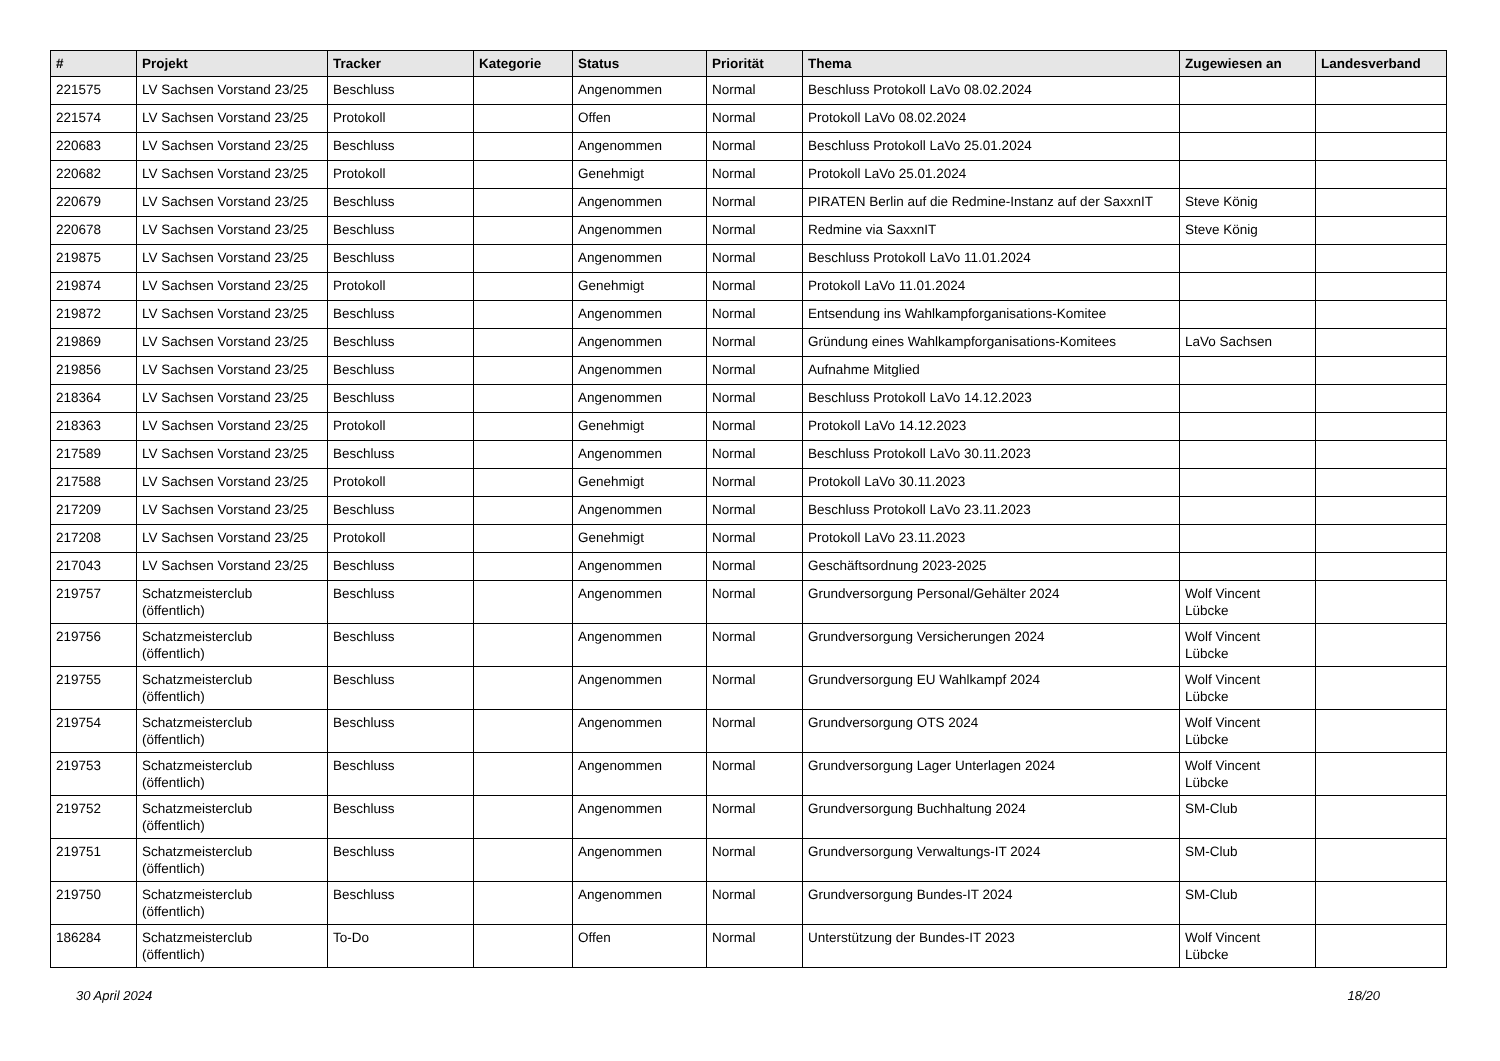| # | Projekt | Tracker | Kategorie | Status | Priorität | Thema | Zugewiesen an | Landesverband |
| --- | --- | --- | --- | --- | --- | --- | --- | --- |
| 221575 | LV Sachsen Vorstand 23/25 | Beschluss | | Angenommen | Normal | Beschluss Protokoll LaVo 08.02.2024 | | |
| 221574 | LV Sachsen Vorstand 23/25 | Protokoll | | Offen | Normal | Protokoll LaVo 08.02.2024 | | |
| 220683 | LV Sachsen Vorstand 23/25 | Beschluss | | Angenommen | Normal | Beschluss Protokoll LaVo 25.01.2024 | | |
| 220682 | LV Sachsen Vorstand 23/25 | Protokoll | | Genehmigt | Normal | Protokoll LaVo 25.01.2024 | | |
| 220679 | LV Sachsen Vorstand 23/25 | Beschluss | | Angenommen | Normal | PIRATEN Berlin auf die Redmine-Instanz auf der SaxxnIT | Steve König | |
| 220678 | LV Sachsen Vorstand 23/25 | Beschluss | | Angenommen | Normal | Redmine via SaxxnIT | Steve König | |
| 219875 | LV Sachsen Vorstand 23/25 | Beschluss | | Angenommen | Normal | Beschluss Protokoll LaVo 11.01.2024 | | |
| 219874 | LV Sachsen Vorstand 23/25 | Protokoll | | Genehmigt | Normal | Protokoll LaVo 11.01.2024 | | |
| 219872 | LV Sachsen Vorstand 23/25 | Beschluss | | Angenommen | Normal | Entsendung ins Wahlkampforganisations-Komitee | | |
| 219869 | LV Sachsen Vorstand 23/25 | Beschluss | | Angenommen | Normal | Gründung eines Wahlkampforganisations-Komitees | LaVo Sachsen | |
| 219856 | LV Sachsen Vorstand 23/25 | Beschluss | | Angenommen | Normal | Aufnahme Mitglied | | |
| 218364 | LV Sachsen Vorstand 23/25 | Beschluss | | Angenommen | Normal | Beschluss Protokoll LaVo 14.12.2023 | | |
| 218363 | LV Sachsen Vorstand 23/25 | Protokoll | | Genehmigt | Normal | Protokoll LaVo 14.12.2023 | | |
| 217589 | LV Sachsen Vorstand 23/25 | Beschluss | | Angenommen | Normal | Beschluss Protokoll LaVo 30.11.2023 | | |
| 217588 | LV Sachsen Vorstand 23/25 | Protokoll | | Genehmigt | Normal | Protokoll LaVo 30.11.2023 | | |
| 217209 | LV Sachsen Vorstand 23/25 | Beschluss | | Angenommen | Normal | Beschluss Protokoll LaVo 23.11.2023 | | |
| 217208 | LV Sachsen Vorstand 23/25 | Protokoll | | Genehmigt | Normal | Protokoll LaVo 23.11.2023 | | |
| 217043 | LV Sachsen Vorstand 23/25 | Beschluss | | Angenommen | Normal | Geschäftsordnung 2023-2025 | | |
| 219757 | Schatzmeisterclub (öffentlich) | Beschluss | | Angenommen | Normal | Grundversorgung Personal/Gehälter 2024 | Wolf Vincent Lübcke | |
| 219756 | Schatzmeisterclub (öffentlich) | Beschluss | | Angenommen | Normal | Grundversorgung Versicherungen 2024 | Wolf Vincent Lübcke | |
| 219755 | Schatzmeisterclub (öffentlich) | Beschluss | | Angenommen | Normal | Grundversorgung EU Wahlkampf 2024 | Wolf Vincent Lübcke | |
| 219754 | Schatzmeisterclub (öffentlich) | Beschluss | | Angenommen | Normal | Grundversorgung OTS 2024 | Wolf Vincent Lübcke | |
| 219753 | Schatzmeisterclub (öffentlich) | Beschluss | | Angenommen | Normal | Grundversorgung Lager Unterlagen 2024 | Wolf Vincent Lübcke | |
| 219752 | Schatzmeisterclub (öffentlich) | Beschluss | | Angenommen | Normal | Grundversorgung Buchhaltung 2024 | SM-Club | |
| 219751 | Schatzmeisterclub (öffentlich) | Beschluss | | Angenommen | Normal | Grundversorgung Verwaltungs-IT 2024 | SM-Club | |
| 219750 | Schatzmeisterclub (öffentlich) | Beschluss | | Angenommen | Normal | Grundversorgung Bundes-IT 2024 | SM-Club | |
| 186284 | Schatzmeisterclub (öffentlich) | To-Do | | Offen | Normal | Unterstützung der Bundes-IT 2023 | Wolf Vincent Lübcke | |
30 April 2024 18/20